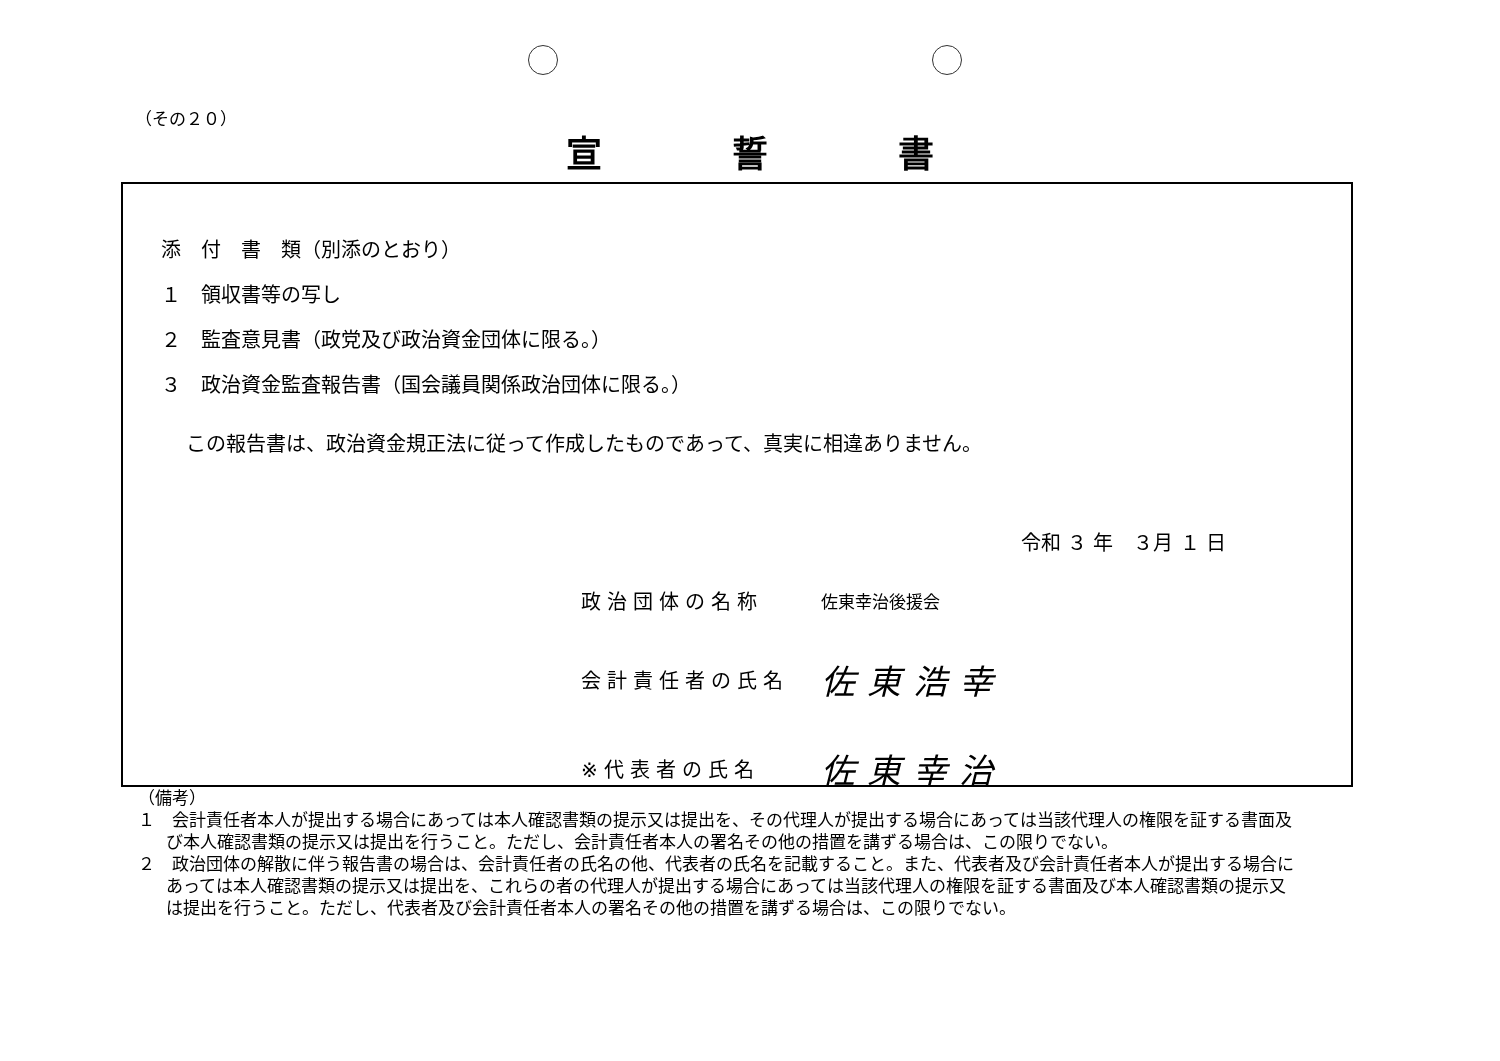（その２０）
宣誓書
添　付　書　類（別添のとおり）
１　領収書等の写し
２　監査意見書（政党及び政治資金団体に限る。）
３　政治資金監査報告書（国会議員関係政治団体に限る。）
この報告書は、政治資金規正法に従って作成したものであって、真実に相違ありません。
令和 ３ 年　３月 １ 日
政治団体の名称 佐東幸治後援会
会計責任者の氏名 佐東浩幸
※代表者の氏名 佐東幸治
（備考）
１　会計責任者本人が提出する場合にあっては本人確認書類の提示又は提出を、その代理人が提出する場合にあっては当該代理人の権限を証する書面及び本人確認書類の提示又は提出を行うこと。ただし、会計責任者本人の署名その他の措置を講ずる場合は、この限りでない。
２　政治団体の解散に伴う報告書の場合は、会計責任者の氏名の他、代表者の氏名を記載すること。また、代表者及び会計責任者本人が提出する場合にあっては本人確認書類の提示又は提出を、これらの者の代理人が提出する場合にあっては当該代理人の権限を証する書面及び本人確認書類の提示又は提出を行うこと。ただし、代表者及び会計責任者本人の署名その他の措置を講ずる場合は、この限りでない。